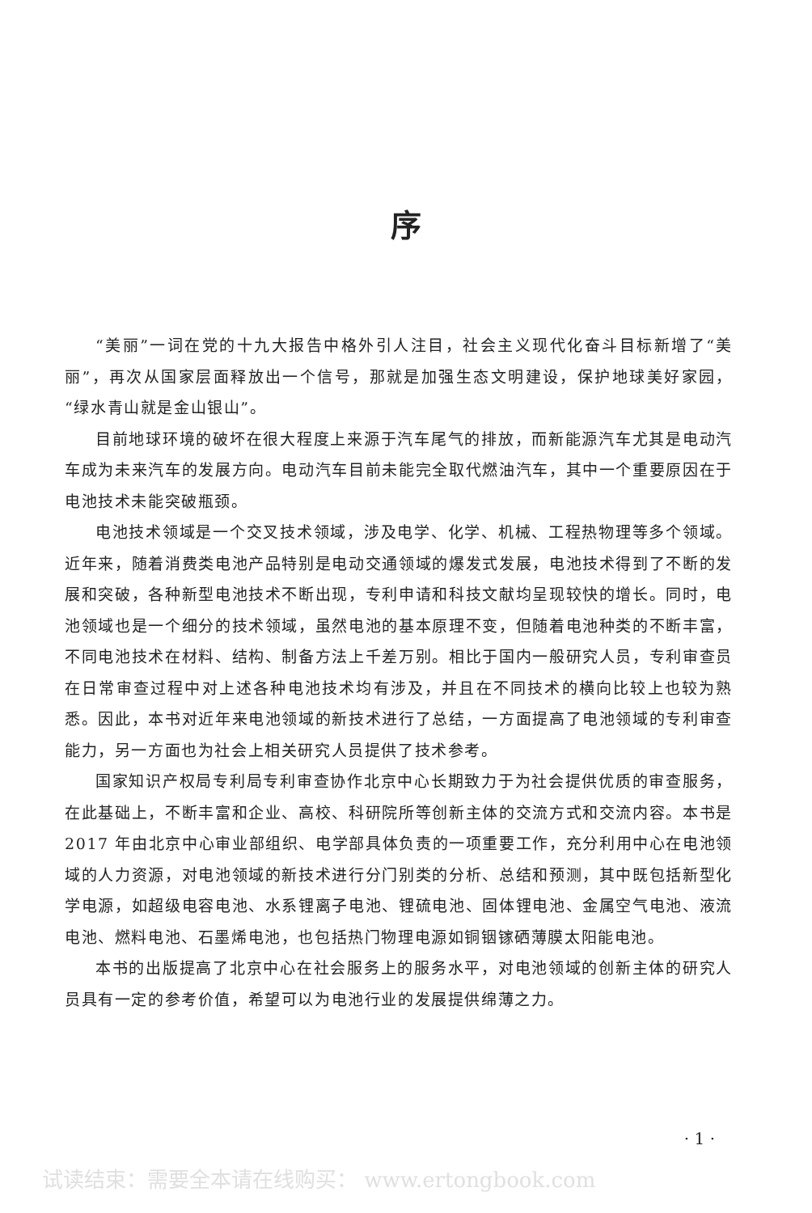序
“美丽”一词在党的十九大报告中格外引人注目，社会主义现代化奋斗目标新增了“美丽”，再次从国家层面释放出一个信号，那就是加强生态文明建设，保护地球美好家园，“绿水青山就是金山银山”。
目前地球环境的破坏在很大程度上来源于汽车尾气的排放，而新能源汽车尤其是电动汽车成为未来汽车的发展方向。电动汽车目前未能完全取代燃油汽车，其中一个重要原因在于电池技术未能突破瓶颈。
电池技术领域是一个交叉技术领域，涉及电学、化学、机械、工程热物理等多个领域。近年来，随着消费类电池产品特别是电动交通领域的爆发式发展，电池技术得到了不断的发展和突破，各种新型电池技术不断出现，专利申请和科技文献均呈现较快的增长。同时，电池领域也是一个细分的技术领域，虽然电池的基本原理不变，但随着电池种类的不断丰富，不同电池技术在材料、结构、制备方法上千差万别。相比于国内一般研究人员，专利审查员在日常审查过程中对上述各种电池技术均有涉及，并且在不同技术的横向比较上也较为熟悉。因此，本书对近年来电池领域的新技术进行了总结，一方面提高了电池领域的专利审查能力，另一方面也为社会上相关研究人员提供了技术参考。
国家知识产权局专利局专利审查协作北京中心长期致力于为社会提供优质的审查服务，在此基础上，不断丰富和企业、高校、科研院所等创新主体的交流方式和交流内容。本书是 2017 年由北京中心审业部组织、电学部具体负责的一项重要工作，充分利用中心在电池领域的人力资源，对电池领域的新技术进行分门别类的分析、总结和预测，其中既包括新型化学电源，如超级电容电池、水系锂离子电池、锂硫电池、固体锂电池、金属空气电池、液流电池、燃料电池、石墨烯电池，也包括热门物理电源如铜铟镓硒薄膜太阳能电池。
本书的出版提高了北京中心在社会服务上的服务水平，对电池领域的创新主体的研究人员具有一定的参考价值，希望可以为电池行业的发展提供绵薄之力。
· 1 ·
试读结束：需要全本请在线购买： www.ertongbook.com